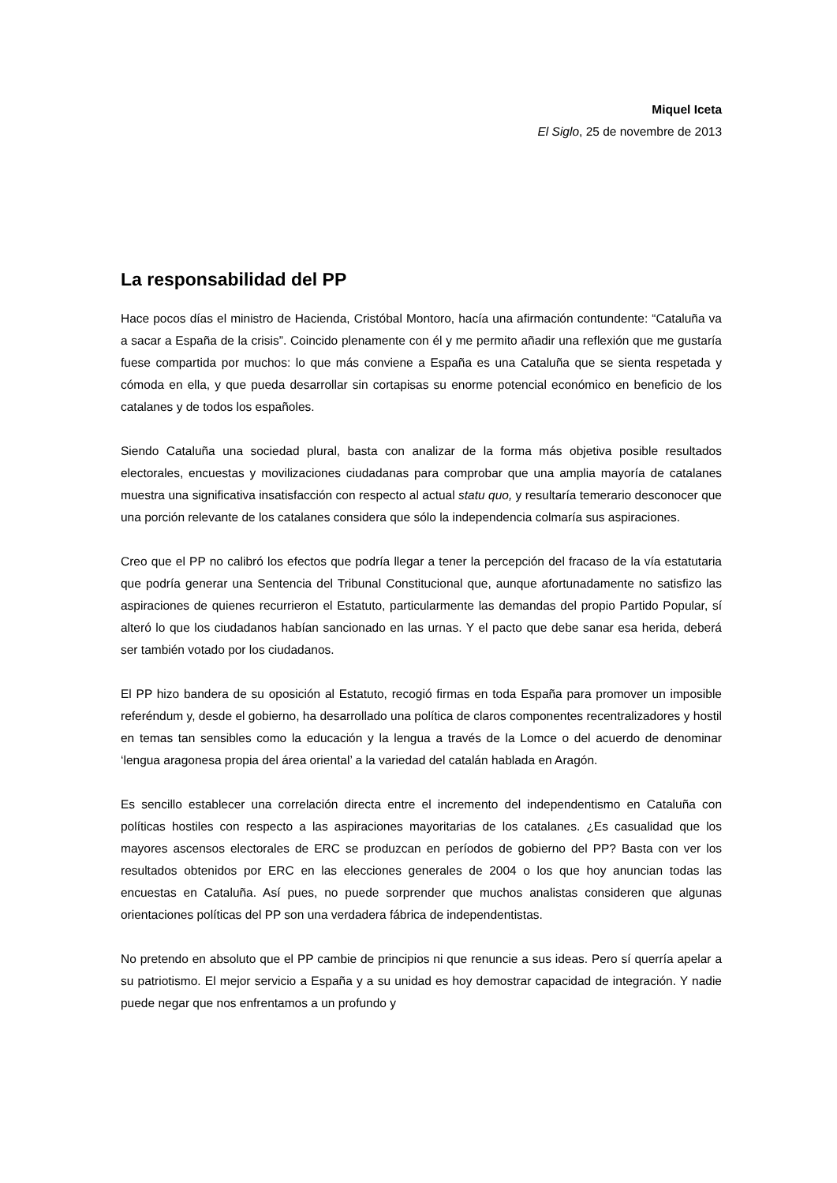Miquel Iceta
El Siglo, 25 de novembre de 2013
La responsabilidad del PP
Hace pocos días el ministro de Hacienda, Cristóbal Montoro, hacía una afirmación contundente: “Cataluña va a sacar a España de la crisis”. Coincido plenamente con él y me permito añadir una reflexión que me gustaría fuese compartida por muchos: lo que más conviene a España es una Cataluña que se sienta respetada y cómoda en ella, y que pueda desarrollar sin cortapisas su enorme potencial económico en beneficio de los catalanes y de todos los españoles.
Siendo Cataluña una sociedad plural, basta con analizar de la forma más objetiva posible resultados electorales, encuestas y movilizaciones ciudadanas para comprobar que una amplia mayoría de catalanes muestra una significativa insatisfacción con respecto al actual statu quo, y resultaría temerario desconocer que una porción relevante de los catalanes considera que sólo la independencia colmaría sus aspiraciones.
Creo que el PP no calibró los efectos que podría llegar a tener la percepción del fracaso de la vía estatutaria que podría generar una Sentencia del Tribunal Constitucional que, aunque afortunadamente no satisfizo las aspiraciones de quienes recurrieron el Estatuto, particularmente las demandas del propio Partido Popular, sí alteró lo que los ciudadanos habían sancionado en las urnas. Y el pacto que debe sanar esa herida, deberá ser también votado por los ciudadanos.
El PP hizo bandera de su oposición al Estatuto, recogió firmas en toda España para promover un imposible referéndum y, desde el gobierno, ha desarrollado una política de claros componentes recentralizadores y hostil en temas tan sensibles como la educación y la lengua a través de la Lomce o del acuerdo de denominar ‘lengua aragonesa propia del área oriental’ a la variedad del catalán hablada en Aragón.
Es sencillo establecer una correlación directa entre el incremento del independentismo en Cataluña con políticas hostiles con respecto a las aspiraciones mayoritarias de los catalanes. ¿Es casualidad que los mayores ascensos electorales de ERC se produzcan en períodos de gobierno del PP? Basta con ver los resultados obtenidos por ERC en las elecciones generales de 2004 o los que hoy anuncian todas las encuestas en Cataluña. Así pues, no puede sorprender que muchos analistas consideren que algunas orientaciones políticas del PP son una verdadera fábrica de independentistas.
No pretendo en absoluto que el PP cambie de principios ni que renuncie a sus ideas. Pero sí querría apelar a su patriotismo. El mejor servicio a España y a su unidad es hoy demostrar capacidad de integración. Y nadie puede negar que nos enfrentamos a un profundo y